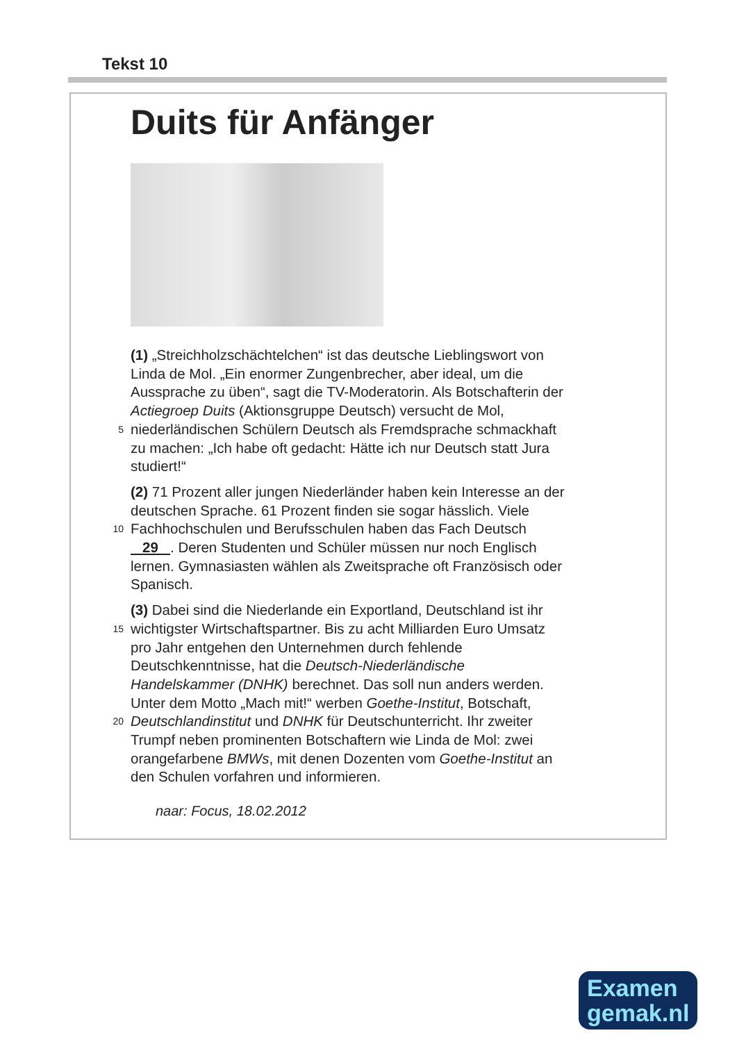Tekst 10
Duits für Anfänger
(1) „Streichholzschächtelchen“ ist das deutsche Lieblingswort von
Linda de Mol. „Ein enormer Zungenbrecher, aber ideal, um die
Aussprache zu üben“, sagt die TV-Moderatorin. Als Botschafterin der
Actiegroep Duits (Aktionsgruppe Deutsch) versucht de Mol,
5 niederländischen Schülern Deutsch als Fremdsprache schmackhaft
zu machen: „Ich habe oft gedacht: Hätte ich nur Deutsch statt Jura
studiert!“
(2) 71 Prozent aller jungen Niederländer haben kein Interesse an der
deutschen Sprache. 61 Prozent finden sie sogar hässlich. Viele
10 Fachhochschulen und Berufsschulen haben das Fach Deutsch
29 . Deren Studenten und Schüler müssen nur noch Englisch
lernen. Gymnasiasten wählen als Zweitsprache oft Französisch oder
Spanisch.
(3) Dabei sind die Niederlande ein Exportland, Deutschland ist ihr
15 wichtigster Wirtschaftspartner. Bis zu acht Milliarden Euro Umsatz
pro Jahr entgehen den Unternehmen durch fehlende
Deutschkenntnisse, hat die Deutsch-Niederländische
Handelskammer (DNHK) berechnet. Das soll nun anders werden.
Unter dem Motto „Mach mit!“ werben Goethe-Institut, Botschaft,
20 Deutschlandinstitut und DNHK für Deutschunterricht. Ihr zweiter
Trumpf neben prominenten Botschaftern wie Linda de Mol: zwei
orangefarbene BMWs, mit denen Dozenten vom Goethe-Institut an
den Schulen vorfahren und informieren.
naar: Focus, 18.02.2012
Examen
gemak.nl